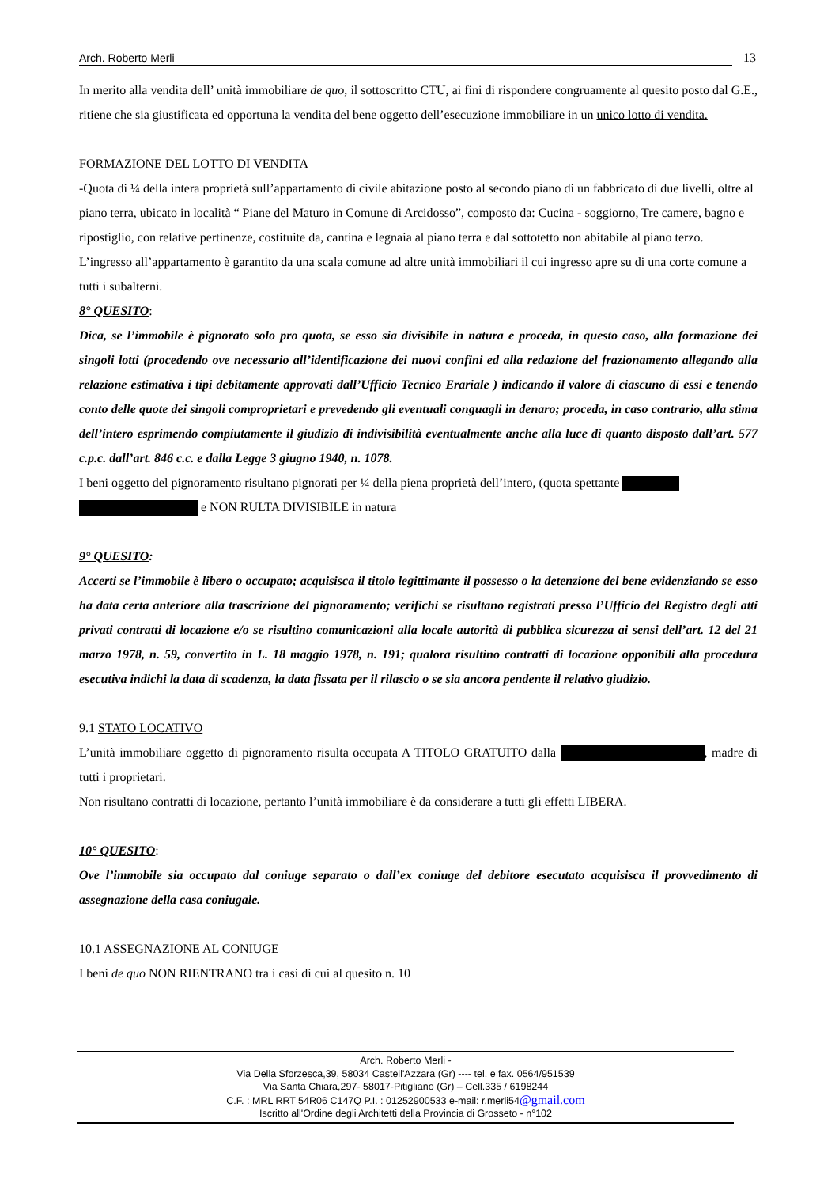Arch. Roberto Merli 13
In merito alla vendita dell’ unità immobiliare de quo, il sottoscritto CTU, ai fini di rispondere congruamente al quesito posto dal G.E., ritiene che sia giustificata ed opportuna la vendita del bene oggetto dell’esecuzione immobiliare in un unico lotto di vendita.
FORMAZIONE DEL LOTTO DI VENDITA
-Quota di ¼ della intera proprietà sull’appartamento di civile abitazione posto al secondo piano di un fabbricato di due livelli, oltre al piano terra, ubicato in località “ Piane del Maturo in Comune di Arcidosso”, composto da: Cucina - soggiorno, Tre camere, bagno e ripostiglio, con relative pertinenze, costituite da, cantina e legnaia al piano terra e dal sottotetto non abitabile al piano terzo. L’ingresso all’appartamento è garantito da una scala comune ad altre unità immobiliari il cui ingresso apre su di una corte comune a tutti i subalterni.
8° QUESITO:
Dica, se l’immobile è pignorato solo pro quota, se esso sia divisibile in natura e proceda, in questo caso, alla formazione dei singoli lotti (procedendo ove necessario all’identificazione dei nuovi confini ed alla redazione del frazionamento allegando alla relazione estimativa i tipi debitamente approvati dall’Ufficio Tecnico Erariale ) indicando il valore di ciascuno di essi e tenendo conto delle quote dei singoli comproprietari e prevedendo gli eventuali conguagli in denaro; proceda, in caso contrario, alla stima dell’intero esprimendo compiutamente il giudizio di indivisibilità eventualmente anche alla luce di quanto disposto dall’art. 577 c.p.c. dall’art. 846 c.c. e dalla Legge 3 giugno 1940, n. 1078.
I beni oggetto del pignoramento risultano pignorati per ¼ della piena proprietà dell’intero, (quota spettante
e NON RULTA DIVISIBILE in natura
9° QUESITO:
Accerti se l’immobile è libero o occupato; acquisisca il titolo legittimante il possesso o la detenzione del bene evidenziando se esso ha data certa anteriore alla trascrizione del pignoramento; verifichi se risultano registrati presso l’Ufficio del Registro degli atti privati contratti di locazione e/o se risultino comunicazioni alla locale autorità di pubblica sicurezza ai sensi dell’art. 12 del 21 marzo 1978, n. 59, convertito in L. 18 maggio 1978, n. 191; qualora risultino contratti di locazione opponibili alla procedura esecutiva indichi la data di scadenza, la data fissata per il rilascio o se sia ancora pendente il relativo giudizio.
9.1 STATO LOCATIVO
L’unità immobiliare oggetto di pignoramento risulta occupata A TITOLO GRATUITO dalla , madre di tutti i proprietari.
Non risultano contratti di locazione, pertanto l’unità immobiliare è da considerare a tutti gli effetti LIBERA.
10° QUESITO:
Ove l’immobile sia occupato dal coniuge separato o dall’ex coniuge del debitore esecutato acquisisca il provvedimento di assegnazione della casa coniugale.
10.1 ASSEGNAZIONE AL CONIUGE
I beni de quo NON RIENTRANO tra i casi di cui al quesito n. 10
Arch. Roberto Merli -
Via Della Sforzesca,39, 58034 Castell'Azzara (Gr) ---- tel. e fax. 0564/951539
Via Santa Chiara,297- 58017-Pitigliano (Gr) – Cell.335 / 6198244
C.F. : MRL RRT 54R06 C147Q P.I. : 01252900533 e-mail: r.merli54@gmail.com
Iscritto all'Ordine degli Architetti della Provincia di Grosseto - n°102